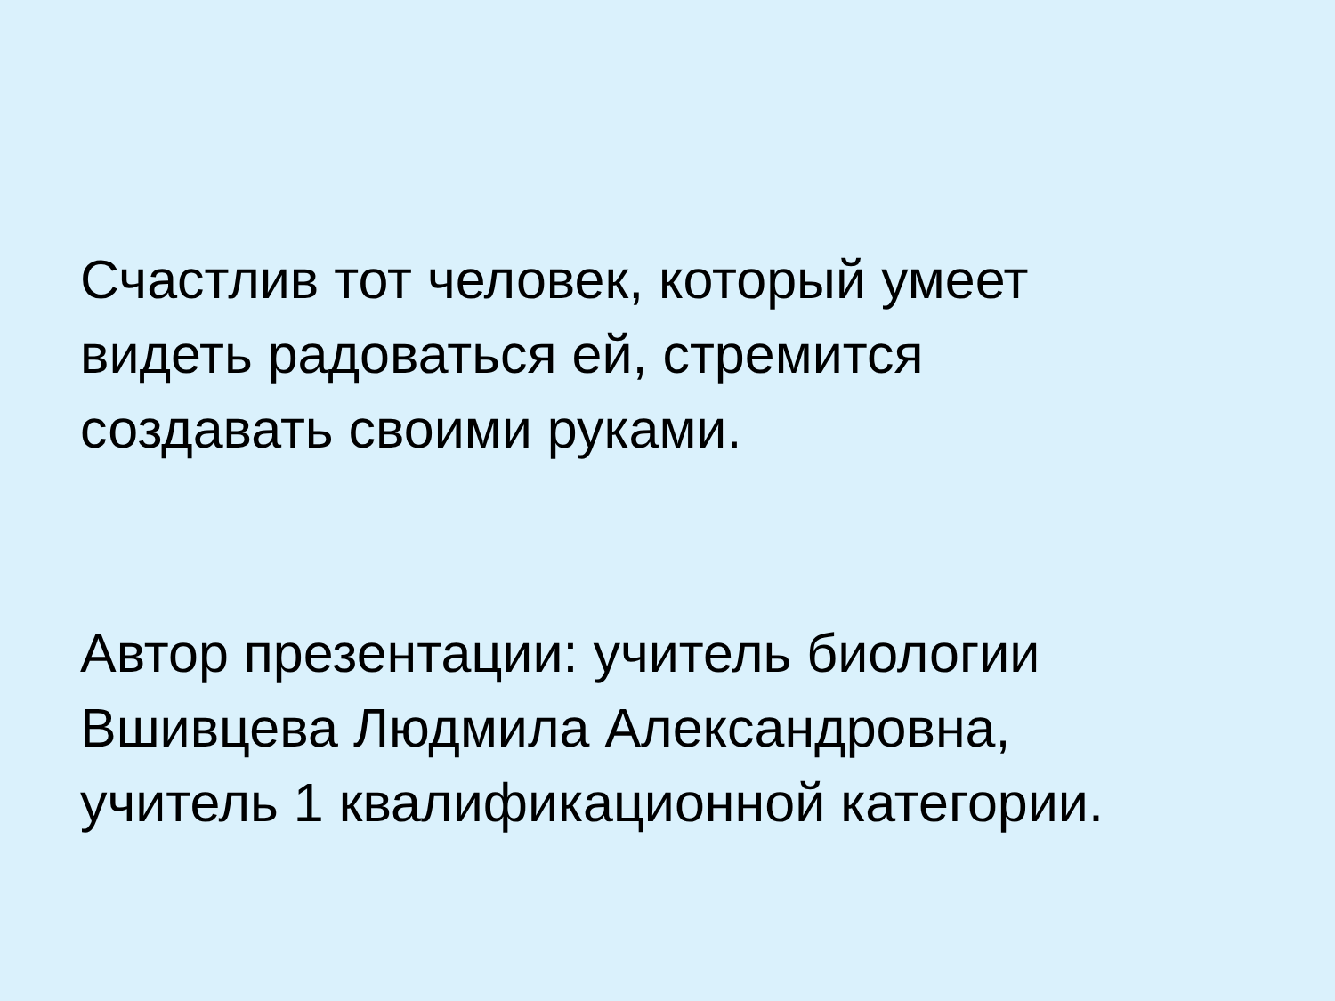Счастлив тот человек, который умеет
видеть радоваться ей, стремится
создавать своими руками.
Автор презентации: учитель биологии
Вшивцева Людмила Александровна,
учитель 1 квалификационной категории.